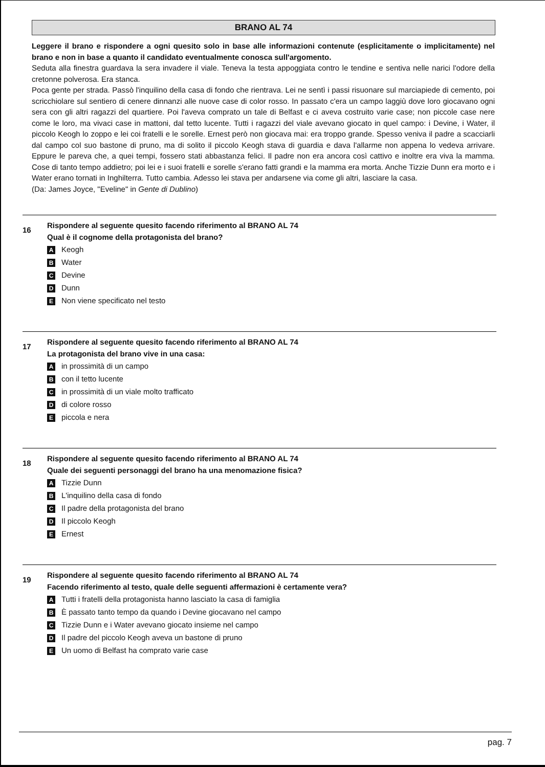BRANO AL 74
Leggere il brano e rispondere a ogni quesito solo in base alle informazioni contenute (esplicitamente o implicitamente) nel brano e non in base a quanto il candidato eventualmente conosca sull'argomento.
Seduta alla finestra guardava la sera invadere il viale. Teneva la testa appoggiata contro le tendine e sentiva nelle narici l'odore della cretonne polverosa. Era stanca.
Poca gente per strada. Passò l'inquilino della casa di fondo che rientrava. Lei ne sentì i passi risuonare sul marciapiede di cemento, poi scricchiolare sul sentiero di cenere dinnanzi alle nuove case di color rosso. In passato c'era un campo laggiù dove loro giocavano ogni sera con gli altri ragazzi del quartiere. Poi l'aveva comprato un tale di Belfast e ci aveva costruito varie case; non piccole case nere come le loro, ma vivaci case in mattoni, dal tetto lucente. Tutti i ragazzi del viale avevano giocato in quel campo: i Devine, i Water, il piccolo Keogh lo zoppo e lei coi fratelli e le sorelle. Ernest però non giocava mai: era troppo grande. Spesso veniva il padre a scacciarli dal campo col suo bastone di pruno, ma di solito il piccolo Keogh stava di guardia e dava l'allarme non appena lo vedeva arrivare. Eppure le pareva che, a quei tempi, fossero stati abbastanza felici. Il padre non era ancora così cattivo e inoltre era viva la mamma. Cose di tanto tempo addietro; poi lei e i suoi fratelli e sorelle s'erano fatti grandi e la mamma era morta. Anche Tizzie Dunn era morto e i Water erano tornati in Inghilterra. Tutto cambia. Adesso lei stava per andarsene via come gli altri, lasciare la casa.
(Da: James Joyce, "Eveline" in Gente di Dublino)
16
Rispondere al seguente quesito facendo riferimento al BRANO AL 74
Qual è il cognome della protagonista del brano?
A Keogh
B Water
C Devine
D Dunn
E Non viene specificato nel testo
17
Rispondere al seguente quesito facendo riferimento al BRANO AL 74
La protagonista del brano vive in una casa:
Ain prossimità di un campo
Bcon il tetto lucente
Cin prossimità di un viale molto trafficato
Ddi colore rosso
Epiccola e nera
18
Rispondere al seguente quesito facendo riferimento al BRANO AL 74
Quale dei seguenti personaggi del brano ha una menomazione fisica?
A Tizzie Dunn
B L'inquilino della casa di fondo
C Il padre della protagonista del brano
D Il piccolo Keogh
E Ernest
19
Rispondere al seguente quesito facendo riferimento al BRANO AL 74
Facendo riferimento al testo, quale delle seguenti affermazioni è certamente vera?
A Tutti i fratelli della protagonista hanno lasciato la casa di famiglia
B È passato tanto tempo da quando i Devine giocavano nel campo
C Tizzie Dunn e i Water avevano giocato insieme nel campo
D Il padre del piccolo Keogh aveva un bastone di pruno
E Un uomo di Belfast ha comprato varie case
pag. 7